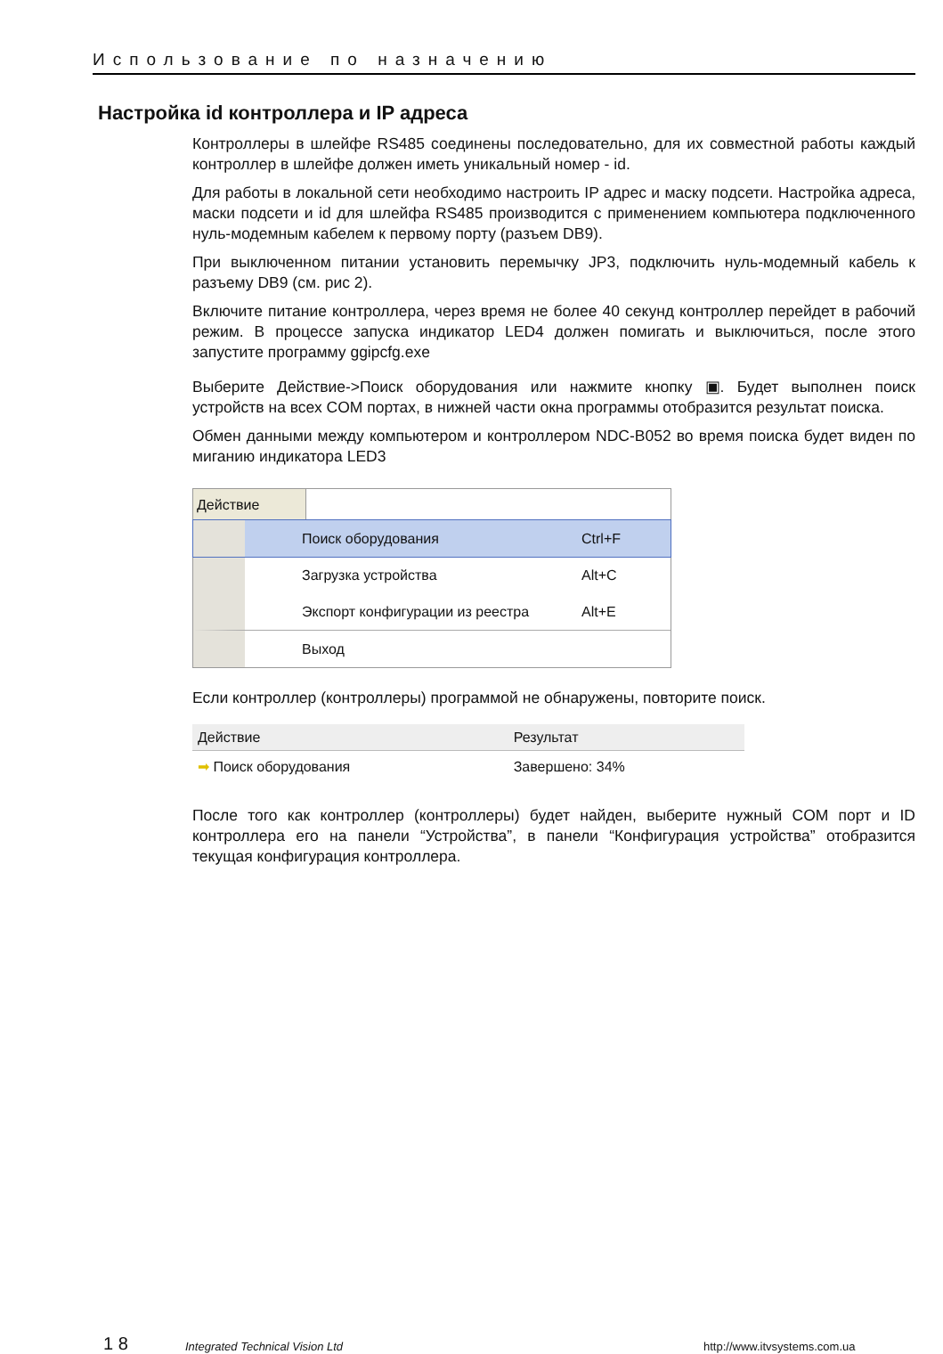Использование по назначению
Настройка id контроллера и IP адреса
Контроллеры в шлейфе RS485 соединены последовательно, для их совместной работы каждый контроллер в шлейфе должен иметь уникальный номер - id.
Для работы в локальной сети необходимо настроить IP адрес и маску подсети. Настройка адреса, маски подсети и id для шлейфа RS485 производится с применением компьютера подключенного нуль-модемным кабелем к первому порту (разъем DB9).
При выключенном питании установить перемычку JP3, подключить нуль-модемный кабель к разъему DB9 (см. рис 2).
Включите питание контроллера, через время не более 40 секунд контроллер перейдет в рабочий режим. В процессе запуска индикатор LED4 должен помигать и выключиться, после этого запустите программу ggipcfg.exe
Выберите Действие->Поиск оборудования или нажмите кнопку ▣. Будет выполнен поиск устройств на всех COM портах, в нижней части окна программы отобразится результат поиска.
Обмен данными между компьютером и контроллером NDC-B052 во время поиска будет виден по миганию индикатора LED3
Действие
Поиск оборудования Ctrl+F
Загрузка устройства Alt+C
Экспорт конфигурации из реестра Alt+E
Выход
Если контроллер (контроллеры) программой не обнаружены, повторите поиск.
| Действие | Результат |
| --- | --- |
| ➡ Поиск оборудования | Завершено: 34% |
После того как контроллер (контроллеры) будет найден, выберите нужный COM порт и ID контроллера его на панели “Устройства”, в панели “Конфигурация устройства” отобразится текущая конфигурация контроллера.
1 8
Integrated Technical Vision Ltd
http://www.itvsystems.com.ua